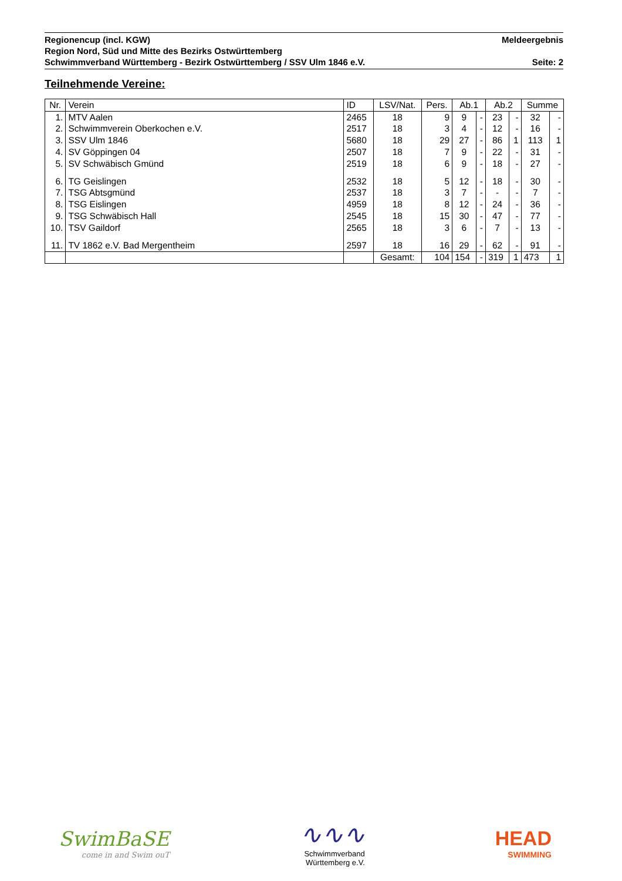Regionencup (incl. KGW) Meldeergebnis
Region Nord, Süd und Mitte des Bezirks Ostwürttemberg
Schwimmverband Württemberg - Bezirk Ostwürttemberg / SSV Ulm 1846 e.V. Seite: 2
Teilnehmende Vereine:
| Nr. | Verein | ID | LSV/Nat. | Pers. | Ab.1 | | Ab.2 | | Summe | |
| --- | --- | --- | --- | --- | --- | --- | --- | --- | --- | --- |
| 1. | MTV Aalen | 2465 | 18 | 9 | 9 | - | 23 | - | 32 | - |
| 2. | Schwimmverein Oberkochen e.V. | 2517 | 18 | 3 | 4 | - | 12 | - | 16 | - |
| 3. | SSV Ulm 1846 | 5680 | 18 | 29 | 27 | - | 86 | 1 | 113 | 1 |
| 4. | SV Göppingen 04 | 2507 | 18 | 7 | 9 | - | 22 | - | 31 | - |
| 5. | SV Schwäbisch Gmünd | 2519 | 18 | 6 | 9 | - | 18 | - | 27 | - |
| 6. | TG Geislingen | 2532 | 18 | 5 | 12 | - | 18 | - | 30 | - |
| 7. | TSG Abtsgmünd | 2537 | 18 | 3 | 7 | - | - | - | 7 | - |
| 8. | TSG Eislingen | 4959 | 18 | 8 | 12 | - | 24 | - | 36 | - |
| 9. | TSG Schwäbisch Hall | 2545 | 18 | 15 | 30 | - | 47 | - | 77 | - |
| 10. | TSV Gaildorf | 2565 | 18 | 3 | 6 | - | 7 | - | 13 | - |
| 11. | TV 1862 e.V. Bad Mergentheim | 2597 | 18 | 16 | 29 | - | 62 | - | 91 | - |
| | | | Gesamt: | 104 | 154 | - | 319 | 1 | 473 | 1 |
SwimBaSE
come in and Swim ouT
∿∿∿
Schwimmverband
Württemberg e.V.
HEAD
SWIMMING